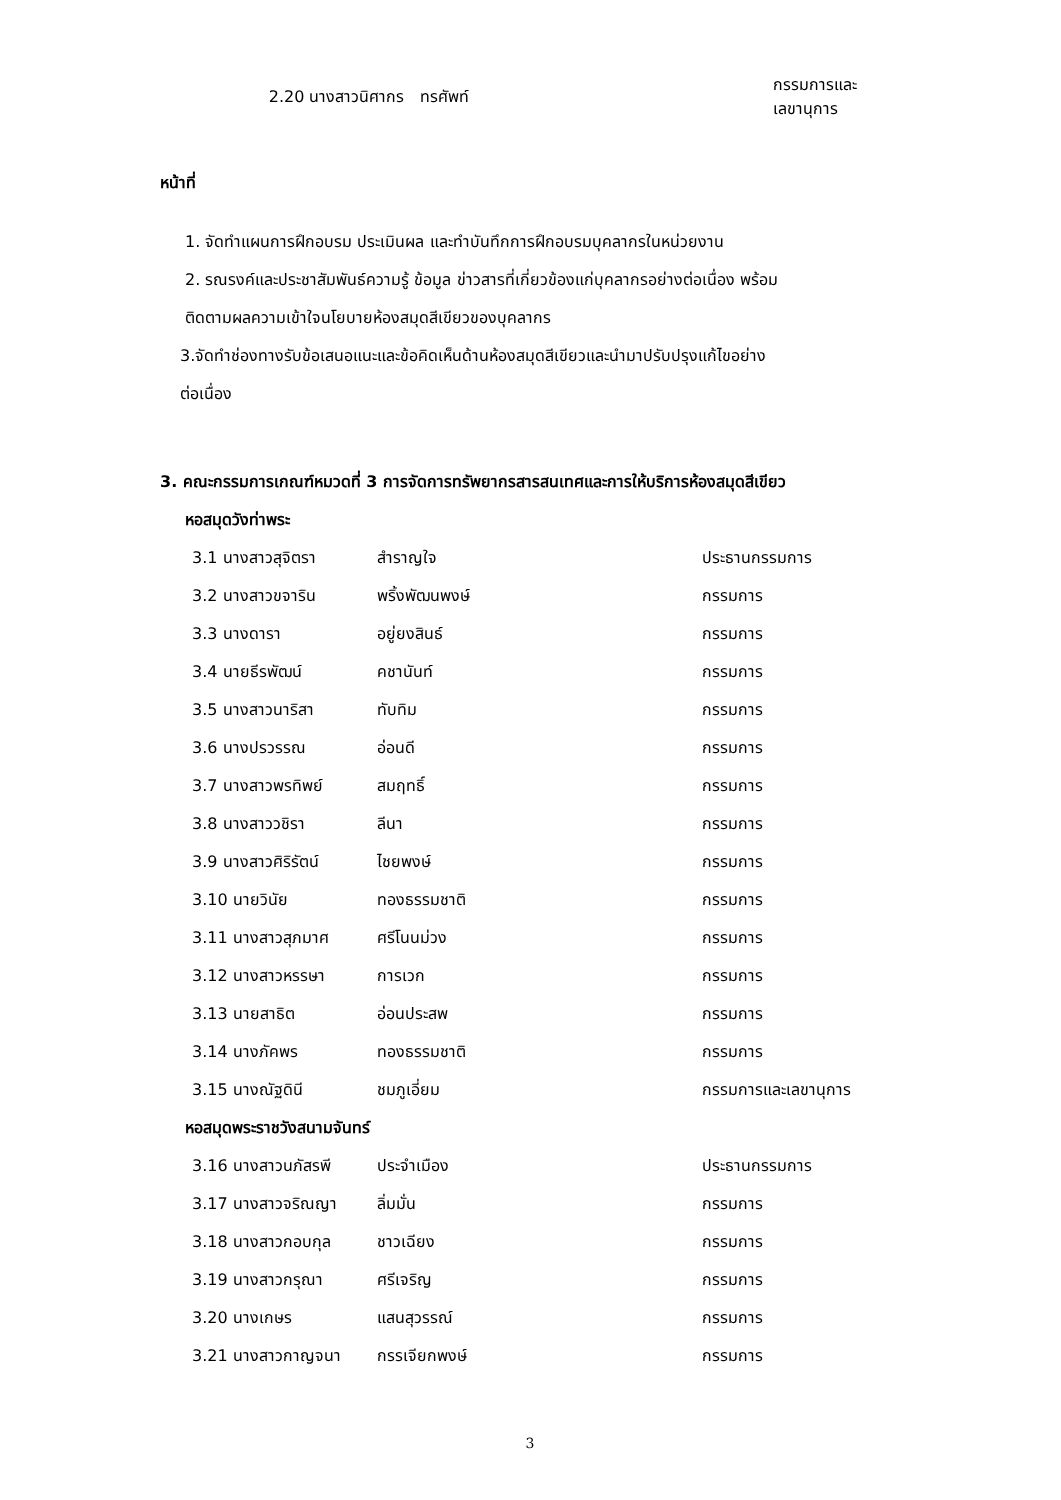2.20 นางสาวนิศากร ทรศัพท์ กรรมการและเลขานุการ
หน้าที่
1. จัดทำแผนการฝึกอบรม ประเมินผล และทำบันทึกการฝึกอบรมบุคลากรในหน่วยงาน
2. รณรงค์และประชาสัมพันธ์ความรู้ ข้อมูล ข่าวสารที่เกี่ยวข้องแก่บุคลากรอย่างต่อเนื่อง พร้อม
ติดตามผลความเข้าใจนโยบายห้องสมุดสีเขียวของบุคลากร
3.จัดทำช่องทางรับข้อเสนอแนะและข้อคิดเห็นด้านห้องสมุดสีเขียวและนำมาปรับปรุงแก้ไขอย่าง
ต่อเนื่อง
3. คณะกรรมการเกณฑ์หมวดที่ 3 การจัดการทรัพยากรสารสนเทศและการให้บริการห้องสมุดสีเขียว
หอสมุดวังท่าพระ
3.1 นางสาวสุจิตรา สำราญใจ ประธานกรรมการ
3.2 นางสาวขจาริน พริ้งพัฒนพงษ์ กรรมการ
3.3 นางดารา อยู่ยงสินธ์ กรรมการ
3.4 นายธีรพัฒน์ คชานันท์ กรรมการ
3.5 นางสาวนาริสา ทับทิม กรรมการ
3.6 นางปรวรรณ อ่อนดี กรรมการ
3.7 นางสาวพรทิพย์ สมฤทธิ์ กรรมการ
3.8 นางสาววชิรา ลีนา กรรมการ
3.9 นางสาวศิริรัตน์ ไชยพงษ์ กรรมการ
3.10 นายวินัย ทองธรรมชาติ กรรมการ
3.11 นางสาวสุภมาศ ศรีโนนม่วง กรรมการ
3.12 นางสาวหรรษา การเวก กรรมการ
3.13 นายสาธิต อ่อนประสพ กรรมการ
3.14 นางภัคพร ทองธรรมชาติ กรรมการ
3.15 นางณัฐดินี ชมภูเอี่ยม กรรมการและเลขานุการ
หอสมุดพระราชวังสนามจันทร์
3.16 นางสาวนภัสรพี ประจำเมือง ประธานกรรมการ
3.17 นางสาวจริณญา ลิ่มมั่น กรรมการ
3.18 นางสาวกอบกุล ชาวเฉียง กรรมการ
3.19 นางสาวกรุณา ศรีเจริญ กรรมการ
3.20 นางเกษร แสนสุวรรณ์ กรรมการ
3.21 นางสาวกาญจนา กรรเจียกพงษ์ กรรมการ
3